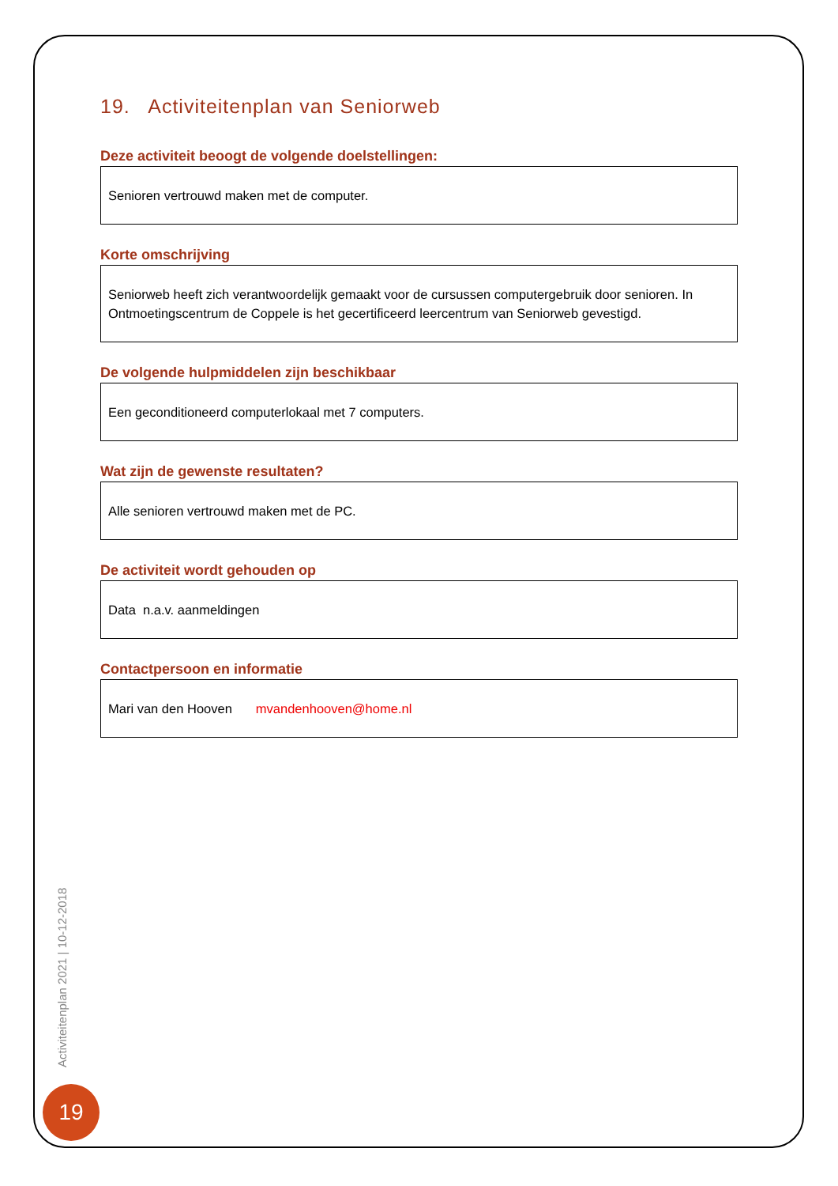19. Activiteitenplan van Seniorweb
Deze activiteit beoogt de volgende doelstellingen:
Senioren vertrouwd maken met de computer.
Korte omschrijving
Seniorweb heeft zich verantwoordelijk gemaakt voor de cursussen computergebruik door senioren. In Ontmoetingscentrum de Coppele is het gecertificeerd leercentrum van Seniorweb gevestigd.
De volgende hulpmiddelen zijn beschikbaar
Een geconditioneerd computerlokaal met 7 computers.
Wat zijn de gewenste resultaten?
Alle senioren vertrouwd maken met de PC.
De activiteit wordt gehouden op
Data n.a.v. aanmeldingen
Contactpersoon en informatie
Mari van den Hooven mvandenhooven@home.nl
Activiteitenplan 2021 | 10-12-2018
19